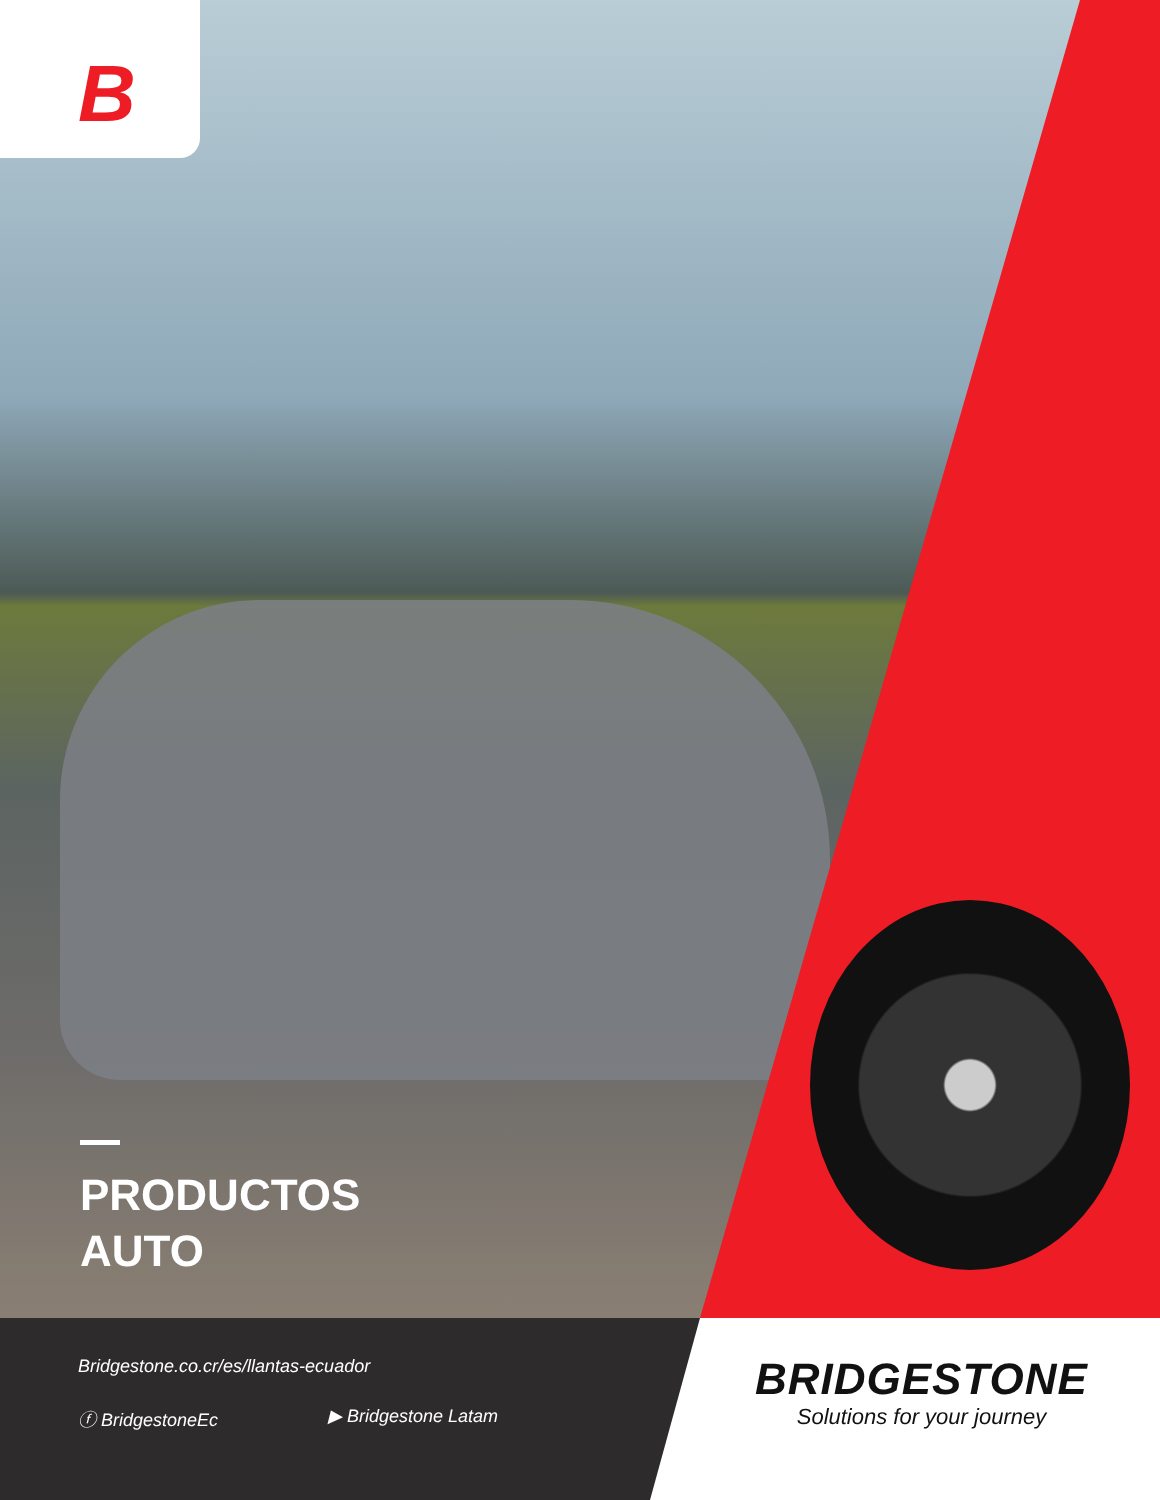B
PRODUCTOS
AUTO
Bridgestone.co.cr/es/llantas-ecuador
ⓕ BridgestoneEc ▶ Bridgestone Latam
BRIDGESTONE
Solutions for your journey